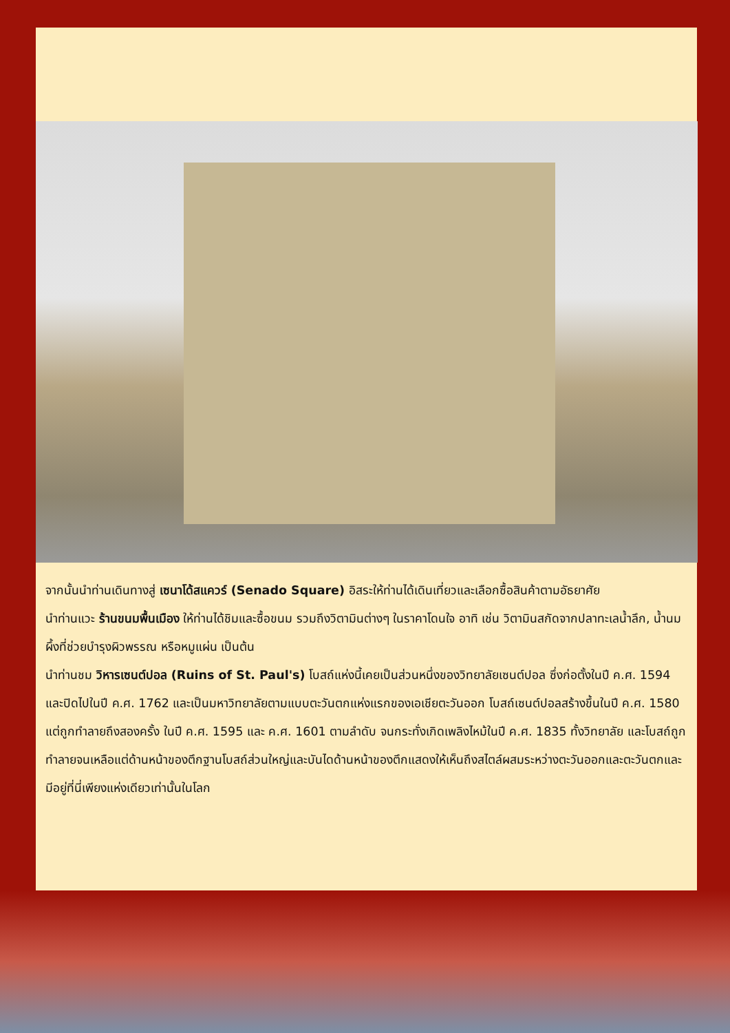จากนั้นนำท่านเดินทางสู่ เซนาโด้สแควร์ (Senado Square) อิสระให้ท่านได้เดินเที่ยวและเลือกซื้อสินค้าตามอัธยาศัย
นำท่านแวะ ร้านขนมพื้นเมือง ให้ท่านได้ชิมและซื้อขนม รวมถึงวิตามินต่างๆ ในราคาโดนใจ อาทิ เช่น วิตามินสกัดจากปลาทะเลน้ำลึก, น้ำนมผึ้งที่ช่วยบำรุงผิวพรรณ หรือหมูแผ่น เป็นต้น
นำท่านชม วิหารเซนต์ปอล (Ruins of St. Paul's) โบสถ์แห่งนี้เคยเป็นส่วนหนึ่งของวิทยาลัยเซนต์ปอล ซึ่งก่อตั้งในปี ค.ศ. 1594 และปิดไปในปี ค.ศ. 1762 และเป็นมหาวิทยาลัยตามแบบตะวันตกแห่งแรกของเอเชียตะวันออก โบสถ์เซนต์ปอลสร้างขึ้นในปี ค.ศ. 1580 แต่ถูกทำลายถึงสองครั้ง ในปี ค.ศ. 1595 และ ค.ศ. 1601 ตามลำดับ จนกระทั่งเกิดเพลิงไหม้ในปี ค.ศ. 1835 ทั้งวิทยาลัย และโบสถ์ถูกทำลายจนเหลือแต่ด้านหน้าของตึกฐานโบสถ์ส่วนใหญ่และบันไดด้านหน้าของตึกแสดงให้เห็นถึงสไตล์ผสมระหว่างตะวันออกและตะวันตกและมีอยู่ที่นี่เพียงแห่งเดียวเท่านั้นในโลก